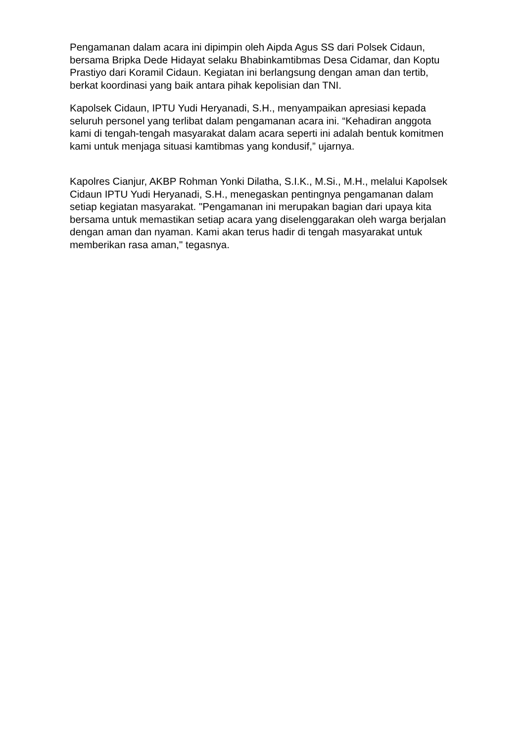Pengamanan dalam acara ini dipimpin oleh Aipda Agus SS dari Polsek Cidaun, bersama Bripka Dede Hidayat selaku Bhabinkamtibmas Desa Cidamar, dan Koptu Prastiyo dari Koramil Cidaun. Kegiatan ini berlangsung dengan aman dan tertib, berkat koordinasi yang baik antara pihak kepolisian dan TNI.
Kapolsek Cidaun, IPTU Yudi Heryanadi, S.H., menyampaikan apresiasi kepada seluruh personel yang terlibat dalam pengamanan acara ini. “Kehadiran anggota kami di tengah-tengah masyarakat dalam acara seperti ini adalah bentuk komitmen kami untuk menjaga situasi kamtibmas yang kondusif,” ujarnya.
Kapolres Cianjur, AKBP Rohman Yonki Dilatha, S.I.K., M.Si., M.H., melalui Kapolsek Cidaun IPTU Yudi Heryanadi, S.H., menegaskan pentingnya pengamanan dalam setiap kegiatan masyarakat. "Pengamanan ini merupakan bagian dari upaya kita bersama untuk memastikan setiap acara yang diselenggarakan oleh warga berjalan dengan aman dan nyaman. Kami akan terus hadir di tengah masyarakat untuk memberikan rasa aman," tegasnya.